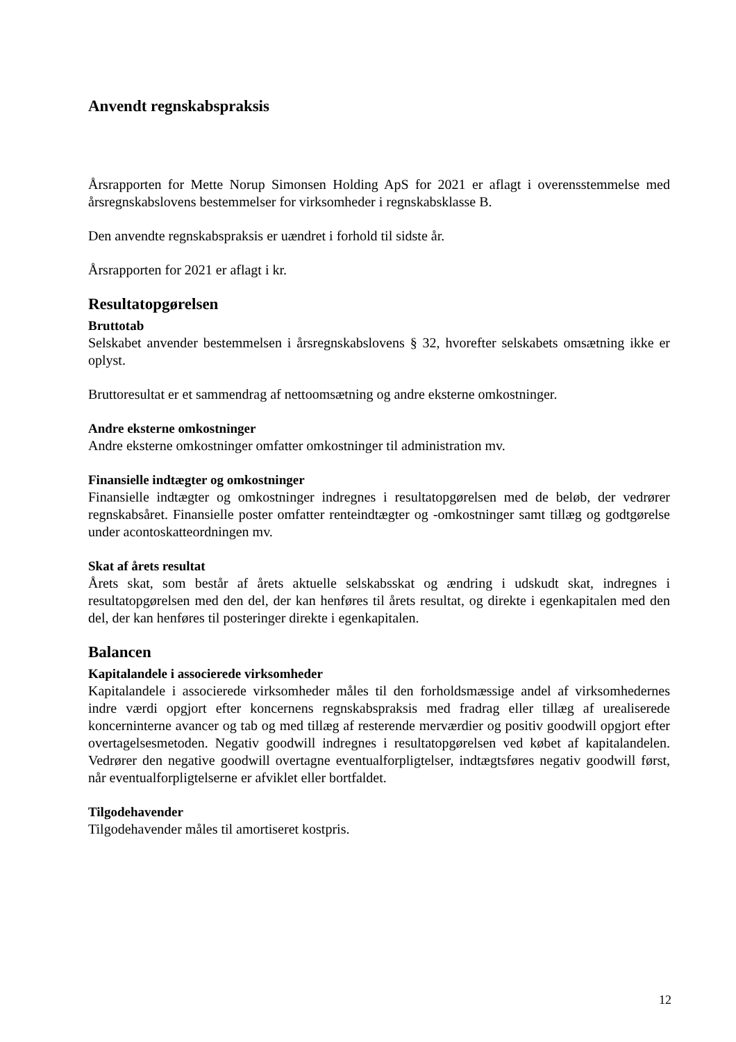Anvendt regnskabspraksis
Årsrapporten for Mette Norup Simonsen Holding ApS for 2021 er aflagt i overensstemmelse med årsregnskabslovens bestemmelser for virksomheder i regnskabsklasse B.
Den anvendte regnskabspraksis er uændret i forhold til sidste år.
Årsrapporten for 2021 er aflagt i kr.
Resultatopgørelsen
Bruttotab
Selskabet anvender bestemmelsen i årsregnskabslovens § 32, hvorefter selskabets omsætning ikke er oplyst.
Bruttoresultat er et sammendrag af nettoomsætning og andre eksterne omkostninger.
Andre eksterne omkostninger
Andre eksterne omkostninger omfatter omkostninger til administration mv.
Finansielle indtægter og omkostninger
Finansielle indtægter og omkostninger indregnes i resultatopgørelsen med de beløb, der vedrører regnskabsåret. Finansielle poster omfatter renteindtægter og -omkostninger samt tillæg og godtgørelse under acontoskatteordningen mv.
Skat af årets resultat
Årets skat, som består af årets aktuelle selskabsskat og ændring i udskudt skat, indregnes i resultatopgørelsen med den del, der kan henføres til årets resultat, og direkte i egenkapitalen med den del, der kan henføres til posteringer direkte i egenkapitalen.
Balancen
Kapitalandele i associerede virksomheder
Kapitalandele i associerede virksomheder måles til den forholdsmæssige andel af virksomhedernes indre værdi opgjort efter koncernens regnskabspraksis med fradrag eller tillæg af urealiserede koncerninterne avancer og tab og med tillæg af resterende merværdier og positiv goodwill opgjort efter overtagelsesmetoden. Negativ goodwill indregnes i resultatopgørelsen ved købet af kapitalandelen. Vedrører den negative goodwill overtagne eventualforpligtelser, indtægtsføres negativ goodwill først, når eventualforpligtelserne er afviklet eller bortfaldet.
Tilgodehavender
Tilgodehavender måles til amortiseret kostpris.
12